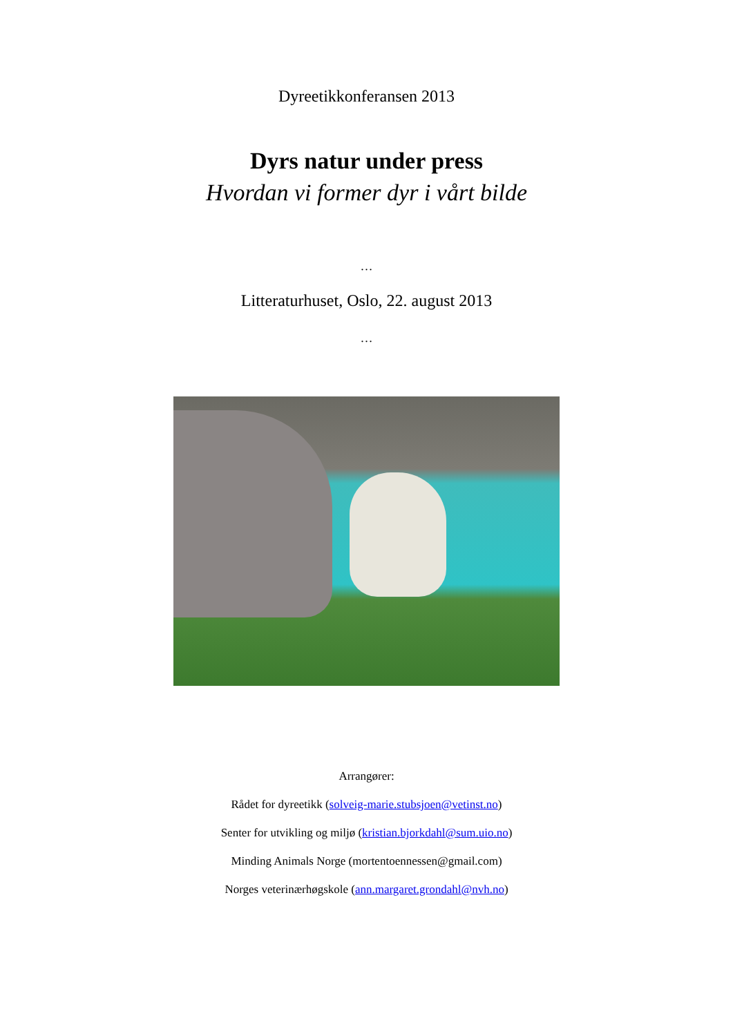Dyreetikkonferansen 2013
Dyrs natur under press
Hvordan vi former dyr i vårt bilde
…
Litteraturhuset, Oslo, 22. august 2013
…
Arrangører:
Rådet for dyreetikk (solveig-marie.stubsjoen@vetinst.no)
Senter for utvikling og miljø (kristian.bjorkdahl@sum.uio.no)
Minding Animals Norge (mortentoennessen@gmail.com)
Norges veterinærhøgskole (ann.margaret.grondahl@nvh.no)